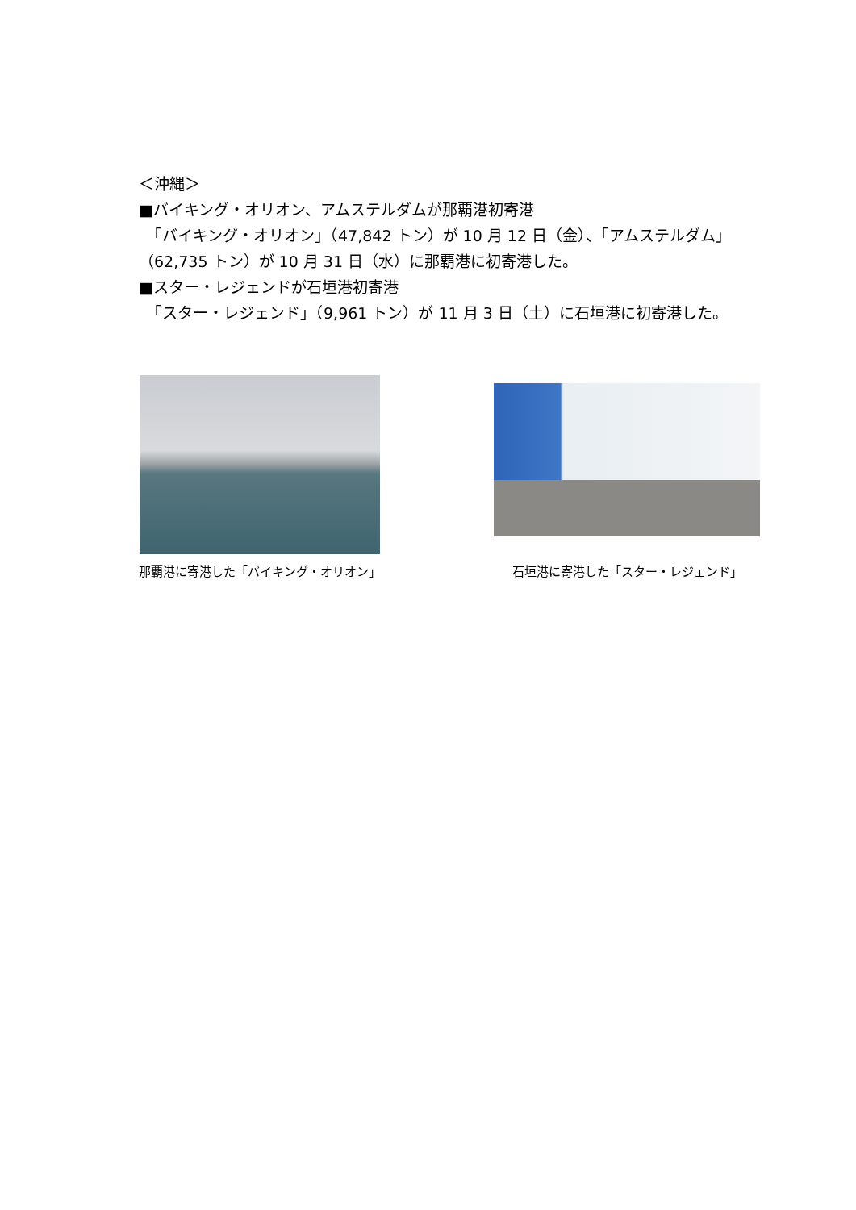＜沖縄＞
■バイキング・オリオン、アムステルダムが那覇港初寄港
　「バイキング・オリオン」（47,842 トン）が 10 月 12 日（金）、「アムステルダム」（62,735 トン）が 10 月 31 日（水）に那覇港に初寄港した。
■スター・レジェンドが石垣港初寄港
　「スター・レジェンド」（9,961 トン）が 11 月 3 日（土）に石垣港に初寄港した。
那覇港に寄港した「バイキング・オリオン」
石垣港に寄港した「スター・レジェンド」